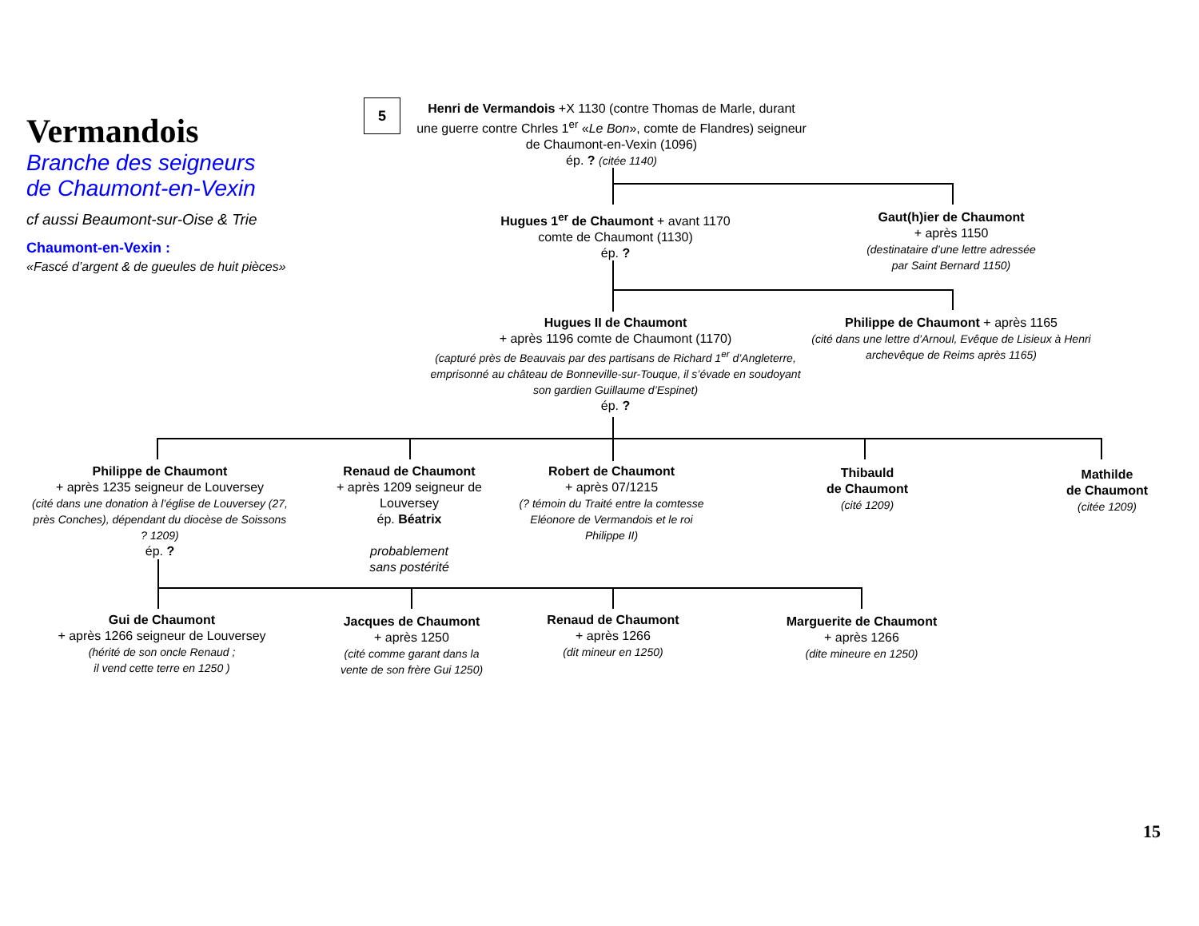Vermandois
Branche des seigneurs
de Chaumont-en-Vexin
cf aussi Beaumont-sur-Oise & Trie
Chaumont-en-Vexin :
«Fascé d’argent & de gueules de huit pièces»
5
Henri de Vermandois +X 1130 (contre Thomas de Marle, durant une guerre contre Chrles 1<sup>er</sup> «Le Bon», comte de Flandres) seigneur de Chaumont-en-Vexin (1096)
ép. ? (citée 1140)
Hugues 1<sup>er</sup> de Chaumont + avant 1170
comte de Chaumont (1130)
ép. ?
Gaut(h)ier de Chaumont
+ après 1150
(destinataire d’une lettre adressée
par Saint Bernard 1150)
Hugues II de Chaumont
+ après 1196 comte de Chaumont (1170)
(capturé près de Beauvais par des partisans de Richard 1<sup>er</sup> d’Angleterre, emprisonné au château de Bonneville-sur-Touque, il s’évade en soudoyant son gardien Guillaume d’Espinet)
ép. ?
Philippe de Chaumont + après 1165
(cité dans une lettre d’Arnoul, Evêque de Lisieux à Henri archevêque de Reims après 1165)
Philippe de Chaumont
+ après 1235 seigneur de Louversey
(cité dans une donation à l’église de Louversey (27, près Conches), dépendant du diocèse de Soissons ? 1209)
ép. ?
Renaud de Chaumont
+ après 1209 seigneur de Louversey
ép. Béatrix
probablement
sans postérité
Robert de Chaumont
+ après 07/1215
(? témoin du Traité entre la comtesse Eléonore de Vermandois et le roi Philippe II)
Thibauld
de Chaumont
(cité 1209)
Mathilde
de Chaumont
(citée 1209)
Gui de Chaumont
+ après 1266 seigneur de Louversey
(hérité de son oncle Renaud ;
il vend cette terre en 1250 )
Jacques de Chaumont
+ après 1250
(cité comme garant dans la vente de son frère Gui 1250)
Renaud de Chaumont
+ après 1266
(dit mineur en 1250)
Marguerite de Chaumont
+ après 1266
(dite mineure en 1250)
15